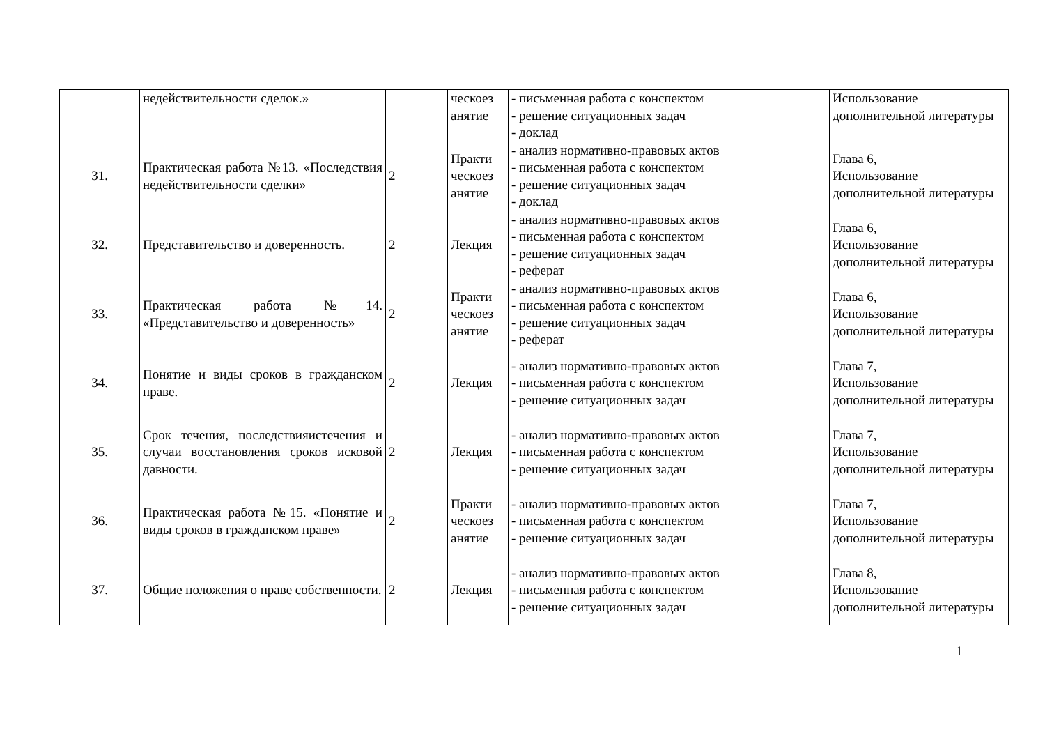| | недействительности сделок.» | | ческоез анятие | - письменная работа с конспектом - решение ситуационных задач - доклад | Использование дополнительной литературы |
| 31. | Практическая работа №13. «Последствия недействительности сделки» | 2 | Практи ческоез анятие | - анализ нормативно-правовых актов - письменная работа с конспектом - решение ситуационных задач - доклад | Глава 6, Использование дополнительной литературы |
| 32. | Представительство и доверенность. | 2 | Лекция | - анализ нормативно-правовых актов - письменная работа с конспектом - решение ситуационных задач - реферат | Глава 6, Использование дополнительной литературы |
| 33. | Практическая работа №14. «Представительство и доверенность» | 2 | Практи ческоез анятие | - анализ нормативно-правовых актов - письменная работа с конспектом - решение ситуационных задач - реферат | Глава 6, Использование дополнительной литературы |
| 34. | Понятие и виды сроков в гражданском праве. | 2 | Лекция | - анализ нормативно-правовых актов - письменная работа с конспектом - решение ситуационных задач | Глава 7, Использование дополнительной литературы |
| 35. | Срок течения, последствияистечения и случаи восстановления сроков исковой давности. | 2 | Лекция | - анализ нормативно-правовых актов - письменная работа с конспектом - решение ситуационных задач | Глава 7, Использование дополнительной литературы |
| 36. | Практическая работа №15. «Понятие и виды сроков в гражданском праве» | 2 | Практи ческоез анятие | - анализ нормативно-правовых актов - письменная работа с конспектом - решение ситуационных задач | Глава 7, Использование дополнительной литературы |
| 37. | Общие положения о праве собственности. | 2 | Лекция | - анализ нормативно-правовых актов - письменная работа с конспектом - решение ситуационных задач | Глава 8, Использование дополнительной литературы |
1